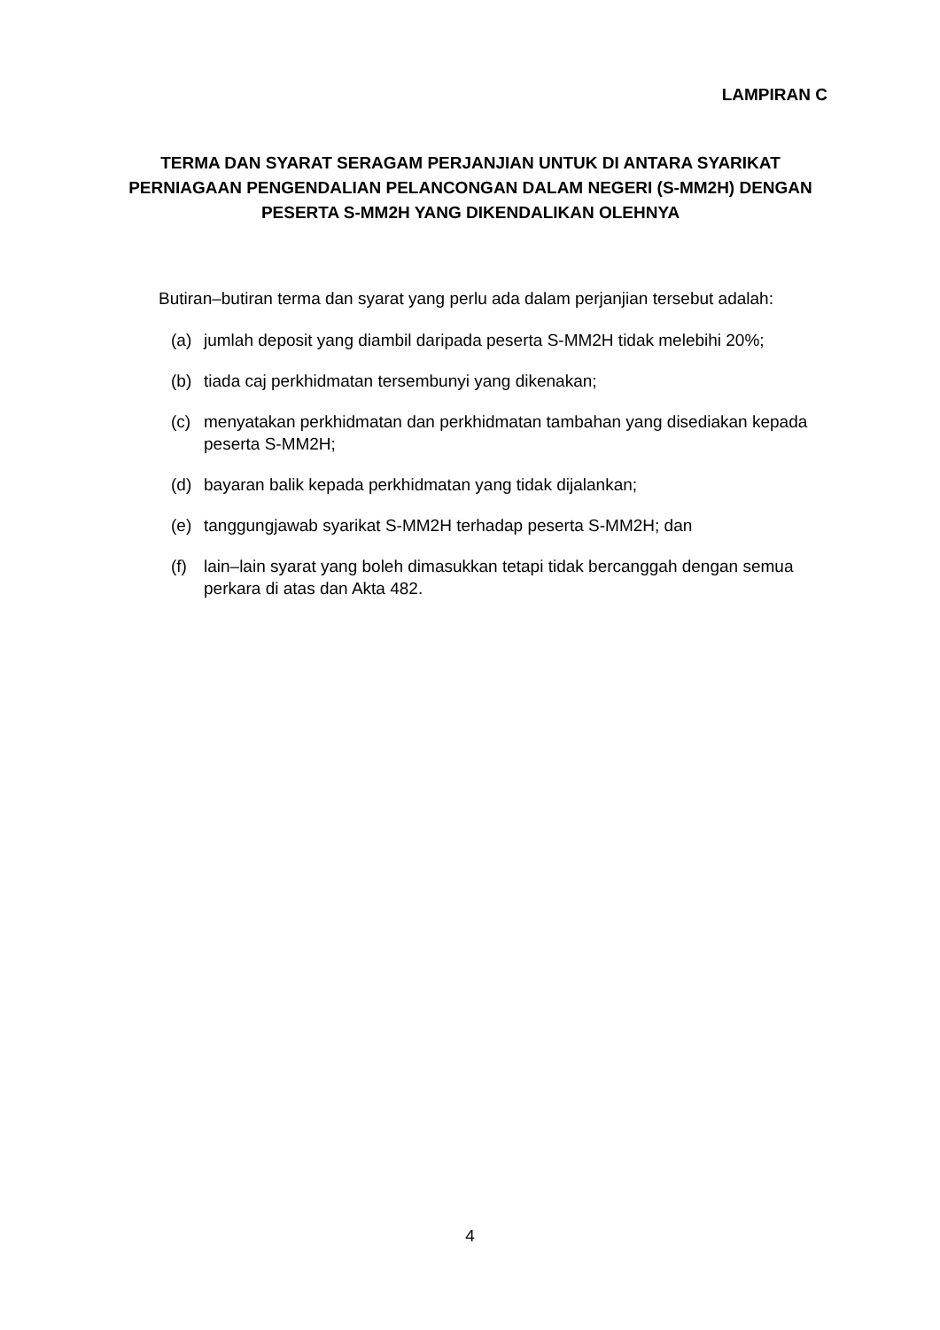LAMPIRAN C
TERMA DAN SYARAT SERAGAM PERJANJIAN UNTUK DI ANTARA SYARIKAT PERNIAGAAN PENGENDALIAN PELANCONGAN DALAM NEGERI (S-MM2H) DENGAN PESERTA S-MM2H YANG DIKENDALIKAN OLEHNYA
Butiran–butiran terma dan syarat yang perlu ada dalam perjanjian tersebut adalah:
(a) jumlah deposit yang diambil daripada peserta S-MM2H tidak melebihi 20%;
(b) tiada caj perkhidmatan tersembunyi yang dikenakan;
(c) menyatakan perkhidmatan dan perkhidmatan tambahan yang disediakan kepada peserta S-MM2H;
(d) bayaran balik kepada perkhidmatan yang tidak dijalankan;
(e) tanggungjawab syarikat S-MM2H terhadap peserta S-MM2H; dan
(f) lain–lain syarat yang boleh dimasukkan tetapi tidak bercanggah dengan semua perkara di atas dan Akta 482.
4